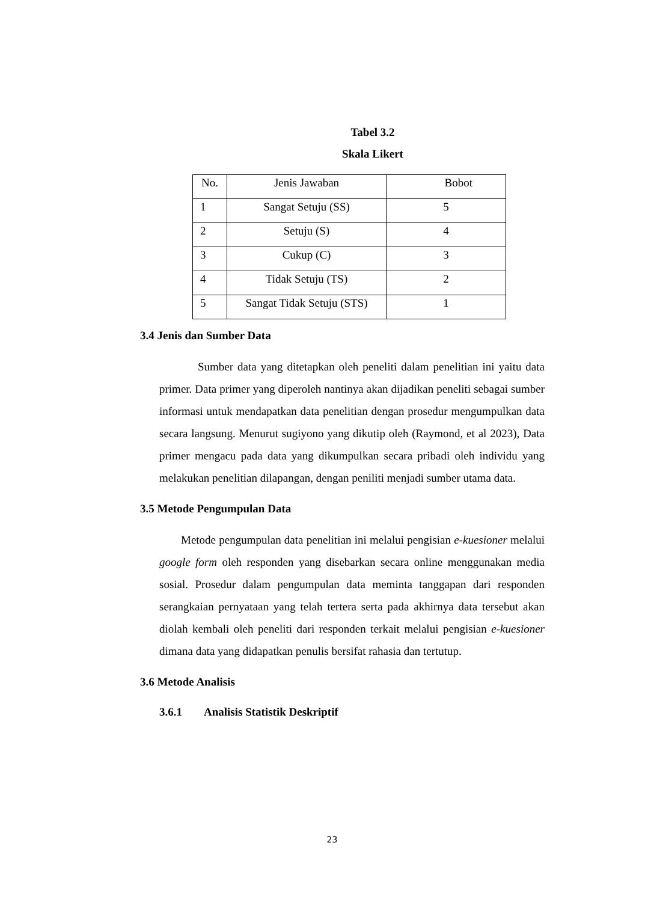Tabel 3.2
Skala Likert
| No. | Jenis Jawaban | Bobot |
| --- | --- | --- |
| 1 | Sangat Setuju (SS) | 5 |
| 2 | Setuju (S) | 4 |
| 3 | Cukup (C) | 3 |
| 4 | Tidak Setuju (TS) | 2 |
| 5 | Sangat Tidak Setuju (STS) | 1 |
3.4 Jenis dan Sumber Data
Sumber data yang ditetapkan oleh peneliti dalam penelitian ini yaitu data primer. Data primer yang diperoleh nantinya akan dijadikan peneliti sebagai sumber informasi untuk mendapatkan data penelitian dengan prosedur mengumpulkan data secara langsung. Menurut sugiyono yang dikutip oleh (Raymond, et al 2023), Data primer mengacu pada data yang dikumpulkan secara pribadi oleh individu yang melakukan penelitian dilapangan, dengan peniliti menjadi sumber utama data.
3.5 Metode Pengumpulan Data
Metode pengumpulan data penelitian ini melalui pengisian e-kuesioner melalui google form oleh responden yang disebarkan secara online menggunakan media sosial. Prosedur dalam pengumpulan data meminta tanggapan dari responden serangkaian pernyataan yang telah tertera serta pada akhirnya data tersebut akan diolah kembali oleh peneliti dari responden terkait melalui pengisian e-kuesioner dimana data yang didapatkan penulis bersifat rahasia dan tertutup.
3.6 Metode Analisis
3.6.1 Analisis Statistik Deskriptif
23